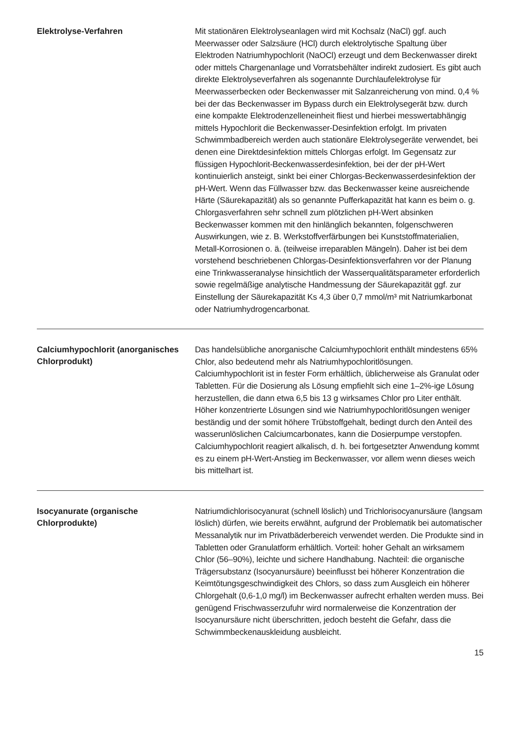Elektrolyse-Verfahren
Mit stationären Elektrolyseanlagen wird mit Kochsalz (NaCl) ggf. auch Meerwasser oder Salzsäure (HCl) durch elektrolytische Spaltung über Elektroden Natriumhypochlorit (NaOCl) erzeugt und dem Beckenwasser direkt oder mittels Chargenanlage und Vorratsbehälter indirekt zudosiert. Es gibt auch direkte Elektrolyseverfahren als sogenannte Durchlaufelektrolyse für Meerwasserbecken oder Beckenwasser mit Salzanreicherung von mind. 0,4 % bei der das Beckenwasser im Bypass durch ein Elektrolysegerät bzw. durch eine kompakte Elektrodenzelleneinheit fliest und hierbei messwertabhängig mittels Hypochlorit die Beckenwasser-Desinfektion erfolgt. Im privaten Schwimmbadbereich werden auch stationäre Elektrolysegeräte verwendet, bei denen eine Direktdesinfektion mittels Chlorgas erfolgt. Im Gegensatz zur flüssigen Hypochlorit-Beckenwasserdesinfektion, bei der der pH-Wert kontinuierlich ansteigt, sinkt bei einer Chlorgas-Beckenwasserdesinfektion der pH-Wert. Wenn das Füllwasser bzw. das Beckenwasser keine ausreichende Härte (Säurekapazität) als so genannte Pufferkapazität hat kann es beim o. g. Chlorgasverfahren sehr schnell zum plötzlichen pH-Wert absinken Beckenwasser kommen mit den hinlänglich bekannten, folgenschweren Auswirkungen, wie z. B. Werkstoffverfärbungen bei Kunststoffmaterialien, Metall-Korrosionen o. ä. (teilweise irreparablen Mängeln). Daher ist bei dem vorstehend beschriebenen Chlorgas-Desinfektionsverfahren vor der Planung eine Trinkwasseranalyse hinsichtlich der Wasserqualitätsparameter erforderlich sowie regelmäßige analytische Handmessung der Säurekapazität ggf. zur Einstellung der Säurekapazität Ks 4,3 über 0,7 mmol/m³ mit Natriumkarbonat oder Natriumhydrogencarbonat.
Calciumhypochlorit (anorganisches Chlorprodukt)
Das handelsübliche anorganische Calciumhypochlorit enthält mindestens 65% Chlor, also bedeutend mehr als Natriumhypochloritlösungen. Calciumhypochlorit ist in fester Form erhältlich, üblicherweise als Granulat oder Tabletten. Für die Dosierung als Lösung empfiehlt sich eine 1–2%-ige Lösung herzustellen, die dann etwa 6,5 bis 13 g wirksames Chlor pro Liter enthält. Höher konzentrierte Lösungen sind wie Natriumhypochloritlösungen weniger beständig und der somit höhere Trübstoffgehalt, bedingt durch den Anteil des wasserunlöslichen Calciumcarbonates, kann die Dosierpumpe verstopfen. Calciumhypochlorit reagiert alkalisch, d. h. bei fortgesetzter Anwendung kommt es zu einem pH-Wert-Anstieg im Beckenwasser, vor allem wenn dieses weich bis mittelhart ist.
Isocyanurate (organische Chlorprodukte)
Natriumdichlorisocyanurat (schnell löslich) und Trichlorisocyanursäure (langsam löslich) dürfen, wie bereits erwähnt, aufgrund der Problematik bei automatischer Messanalytik nur im Privatbäderbereich verwendet werden. Die Produkte sind in Tabletten oder Granulatform erhältlich. Vorteil: hoher Gehalt an wirksamem Chlor (56–90%), leichte und sichere Handhabung. Nachteil: die organische Trägersubstanz (Isocyanursäure) beeinflusst bei höherer Konzentration die Keimtötungsgeschwindigkeit des Chlors, so dass zum Ausgleich ein höherer Chlorgehalt (0,6-1,0 mg/l) im Beckenwasser aufrecht erhalten werden muss. Bei genügend Frischwasserzufuhr wird normalerweise die Konzentration der Isocyanursäure nicht überschritten, jedoch besteht die Gefahr, dass die Schwimmbeckenauskleidung ausbleicht.
15